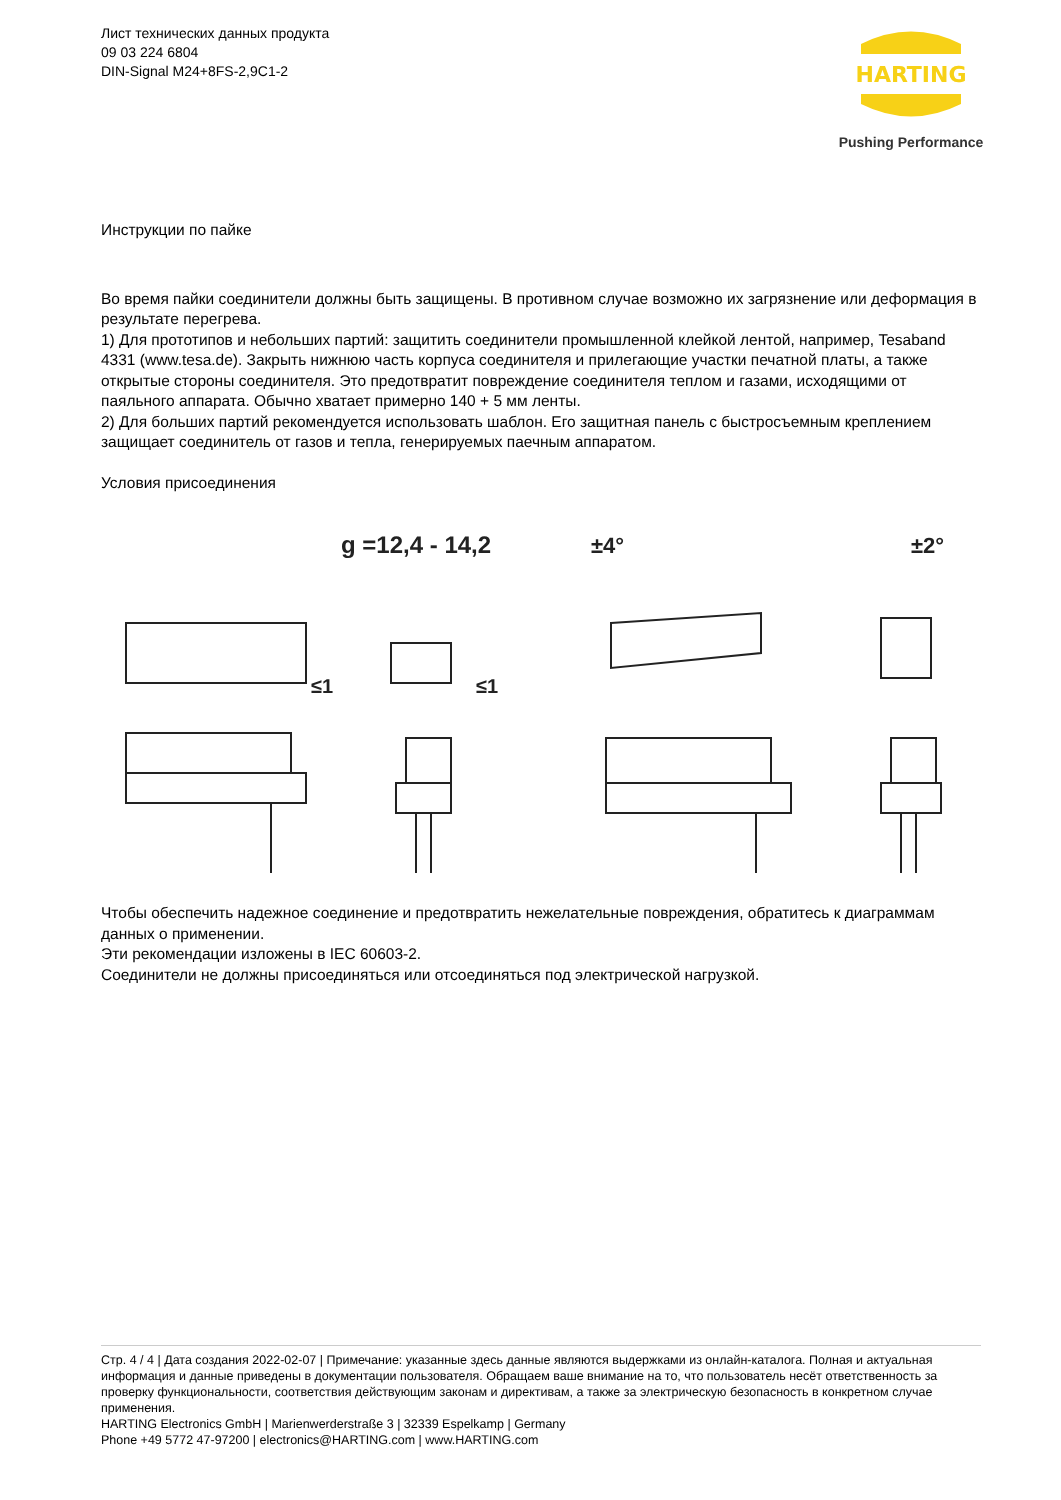Лист технических данных продукта
09 03 224 6804
DIN-Signal M24+8FS-2,9C1-2
HARTING
Pushing Performance
Инструкции по пайке
Во время пайки соединители должны быть защищены. В противном случае возможно их загрязнение или деформация в результате перегрева.
1) Для прототипов и небольших партий: защитить соединители промышленной клейкой лентой, например, Tesaband 4331 (www.tesa.de). Закрыть нижнюю часть корпуса соединителя и прилегающие участки печатной платы, а также открытые стороны соединителя. Это предотвратит повреждение соединителя теплом и газами, исходящими от паяльного аппарата. Обычно хватает примерно 140 + 5 мм ленты.
2) Для больших партий рекомендуется использовать шаблон. Его защитная панель с быстросъемным креплением защищает соединитель от газов и тепла, генерируемых паечным аппаратом.
Условия присоединения
g =12,4 - 14,2
±4°
±2°
≤1
≤1
Чтобы обеспечить надежное соединение и предотвратить нежелательные повреждения, обратитесь к диаграммам данных о применении.
Эти рекомендации изложены в IEC 60603-2.
Соединители не должны присоединяться или отсоединяться под электрической нагрузкой.
Стр. 4 / 4 | Дата создания 2022-02-07 | Примечание: указанные здесь данные являются выдержками из онлайн-каталога. Полная и актуальная информация и данные приведены в документации пользователя. Обращаем ваше внимание на то, что пользователь несёт ответственность за проверку функциональности, соответствия действующим законам и директивам, а также за электрическую безопасность в конкретном случае применения.
HARTING Electronics GmbH | Marienwerderstraße 3 | 32339 Espelkamp | Germany
Phone +49 5772 47-97200 | electronics@HARTING.com | www.HARTING.com